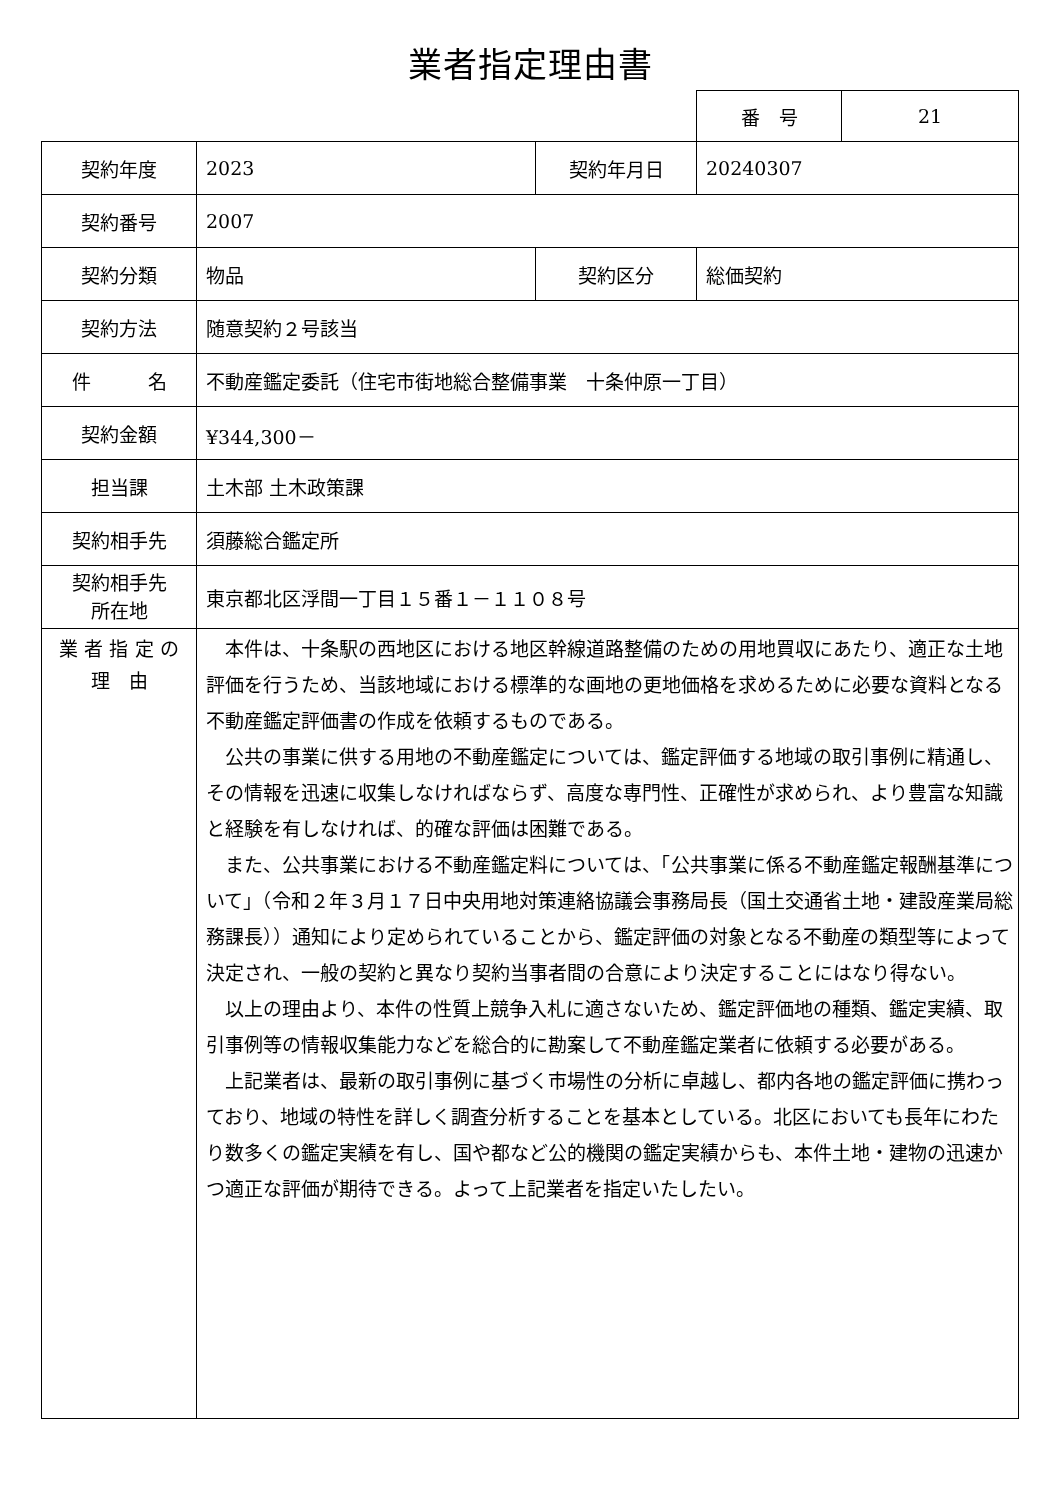業者指定理由書
| 番 号 | 21 |
| 契約年度 | 2023 | 契約年月日 | 20240307 |
| 契約番号 | 2007 | | |
| 契約分類 | 物品 | 契約区分 | 総価契約 |
| 契約方法 | 随意契約２号該当 | | |
| 件 名 | 不動産鑑定委託（住宅市街地総合整備事業 十条仲原一丁目） | | |
| 契約金額 | ¥344,300－ | | |
| 担当課 | 土木部 土木政策課 | | |
| 契約相手先 | 須藤総合鑑定所 | | |
| 契約相手先 所在地 | 東京都北区浮間一丁目１５番１－１１０８号 | | |
| 業 者 指 定 の 理 由 | 本件は、十条駅の西地区における地区幹線道路整備のための用地買収にあたり、適正な土地評価を行うため、当該地域における標準的な画地の更地価格を求めるために必要な資料となる不動産鑑定評価書の作成を依頼するものである。 公共の事業に供する用地の不動産鑑定については、鑑定評価する地域の取引事例に精通し、その情報を迅速に収集しなければならず、高度な専門性、正確性が求められ、より豊富な知識と経験を有しなければ、的確な評価は困難である。 また、公共事業における不動産鑑定料については、「公共事業に係る不動産鑑定報酬基準について」（令和２年３月１７日中央用地対策連絡協議会事務局長（国土交通省土地・建設産業局総務課長））通知により定められていることから、鑑定評価の対象となる不動産の類型等によって決定され、一般の契約と異なり契約当事者間の合意により決定することにはなり得ない。 以上の理由より、本件の性質上競争入札に適さないため、鑑定評価地の種類、鑑定実績、取引事例等の情報収集能力などを総合的に勘案して不動産鑑定業者に依頼する必要がある。 上記業者は、最新の取引事例に基づく市場性の分析に卓越し、都内各地の鑑定評価に携わっており、地域の特性を詳しく調査分析することを基本としている。北区においても長年にわたり数多くの鑑定実績を有し、国や都など公的機関の鑑定実績からも、本件土地・建物の迅速かつ適正な評価が期待できる。よって上記業者を指定いたしたい。 | | |